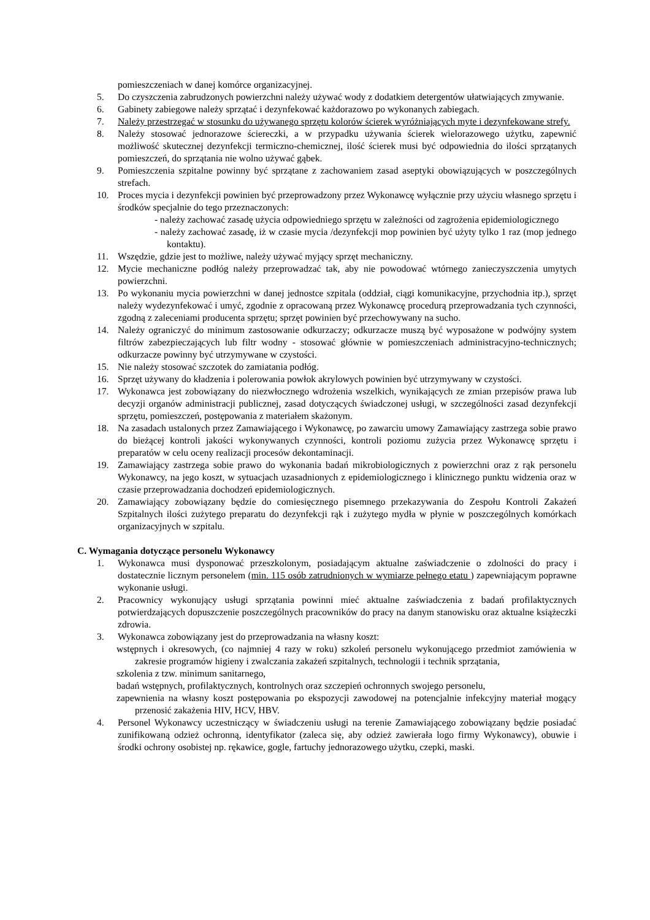pomieszczeniach w danej komórce organizacyjnej.
5. Do czyszczenia zabrudzonych powierzchni należy używać wody z dodatkiem detergentów ułatwiających zmywanie.
6. Gabinety zabiegowe należy sprzątać i dezynfekować każdorazowo po wykonanych zabiegach.
7. Należy przestrzegać w stosunku do używanego sprzętu kolorów ścierek wyróżniających myte i dezynfekowane strefy.
8. Należy stosować jednorazowe ściereczki, a w przypadku używania ścierek wielorazowego użytku, zapewnić możliwość skutecznej dezynfekcji termiczno-chemicznej, ilość ścierek musi być odpowiednia do ilości sprzątanych pomieszczeń, do sprzątania nie wolno używać gąbek.
9. Pomieszczenia szpitalne powinny być sprzątane z zachowaniem zasad aseptyki obowiązujących w poszczególnych strefach.
10. Proces mycia i dezynfekcji powinien być przeprowadzony przez Wykonawcę wyłącznie przy użyciu własnego sprzętu i środków specjalnie do tego przeznaczonych:
- należy zachować zasadę użycia odpowiedniego sprzętu w zależności od zagrożenia epidemiologicznego
- należy zachować zasadę, iż w czasie mycia /dezynfekcji mop powinien być użyty tylko 1 raz (mop jednego kontaktu).
11. Wszędzie, gdzie jest to możliwe, należy używać myjący sprzęt mechaniczny.
12. Mycie mechaniczne podłóg należy przeprowadzać tak, aby nie powodować wtórnego zanieczyszczenia umytych powierzchni.
13. Po wykonaniu mycia powierzchni w danej jednostce szpitala (oddział, ciągi komunikacyjne, przychodnia itp.), sprzęt należy wydezynfekować i umyć, zgodnie z opracowaną przez Wykonawcę procedurą przeprowadzania tych czynności, zgodną z zaleceniami producenta sprzętu; sprzęt powinien być przechowywany na sucho.
14. Należy ograniczyć do minimum zastosowanie odkurzaczy; odkurzacze muszą być wyposażone w podwójny system filtrów zabezpieczających lub filtr wodny - stosować głównie w pomieszczeniach administracyjno-technicznych; odkurzacze powinny być utrzymywane w czystości.
15. Nie należy stosować szczotek do zamiatania podłóg.
16. Sprzęt używany do kładzenia i polerowania powłok akrylowych powinien być utrzymywany w czystości.
17. Wykonawca jest zobowiązany do niezwłocznego wdrożenia wszelkich, wynikających ze zmian przepisów prawa lub decyzji organów administracji publicznej, zasad dotyczących świadczonej usługi, w szczególności zasad dezynfekcji sprzętu, pomieszczeń, postępowania z materiałem skażonym.
18. Na zasadach ustalonych przez Zamawiającego i Wykonawcę, po zawarciu umowy Zamawiający zastrzega sobie prawo do bieżącej kontroli jakości wykonywanych czynności, kontroli poziomu zużycia przez Wykonawcę sprzętu i preparatów w celu oceny realizacji procesów dekontaminacji.
19. Zamawiający zastrzega sobie prawo do wykonania badań mikrobiologicznych z powierzchni oraz z rąk personelu Wykonawcy, na jego koszt, w sytuacjach uzasadnionych z epidemiologicznego i klinicznego punktu widzenia oraz w czasie przeprowadzania dochodzeń epidemiologicznych.
20. Zamawiający zobowiązany będzie do comiesięcznego pisemnego przekazywania do Zespołu Kontroli Zakażeń Szpitalnych ilości zużytego preparatu do dezynfekcji rąk i zużytego mydła w płynie w poszczególnych komórkach organizacyjnych w szpitalu.
C. Wymagania dotyczące personelu Wykonawcy
1. Wykonawca musi dysponować przeszkolonym, posiadającym aktualne zaświadczenie o zdolności do pracy i dostatecznie licznym personelem (min. 115 osób zatrudnionych w wymiarze pełnego etatu ) zapewniającym poprawne wykonanie usługi.
2. Pracownicy wykonujący usługi sprzątania powinni mieć aktualne zaświadczenia z badań profilaktycznych potwierdzających dopuszczenie poszczególnych pracowników do pracy na danym stanowisku oraz aktualne książeczki zdrowia.
3. Wykonawca zobowiązany jest do przeprowadzania na własny koszt:
wstępnych i okresowych, (co najmniej 4 razy w roku) szkoleń personelu wykonującego przedmiot zamówienia w zakresie programów higieny i zwalczania zakażeń szpitalnych, technologii i technik sprzątania,
szkolenia z tzw. minimum sanitarnego,
badań wstępnych, profilaktycznych, kontrolnych oraz szczepień ochronnych swojego personelu,
zapewnienia na własny koszt postępowania po ekspozycji zawodowej na potencjalnie infekcyjny materiał mogący przenosić zakażenia HIV, HCV, HBV.
4. Personel Wykonawcy uczestniczący w świadczeniu usługi na terenie Zamawiającego zobowiązany będzie posiadać zunifikowaną odzież ochronną, identyfikator (zaleca się, aby odzież zawierała logo firmy Wykonawcy), obuwie i środki ochrony osobistej np. rękawice, gogle, fartuchy jednorazowego użytku, czepki, maski.